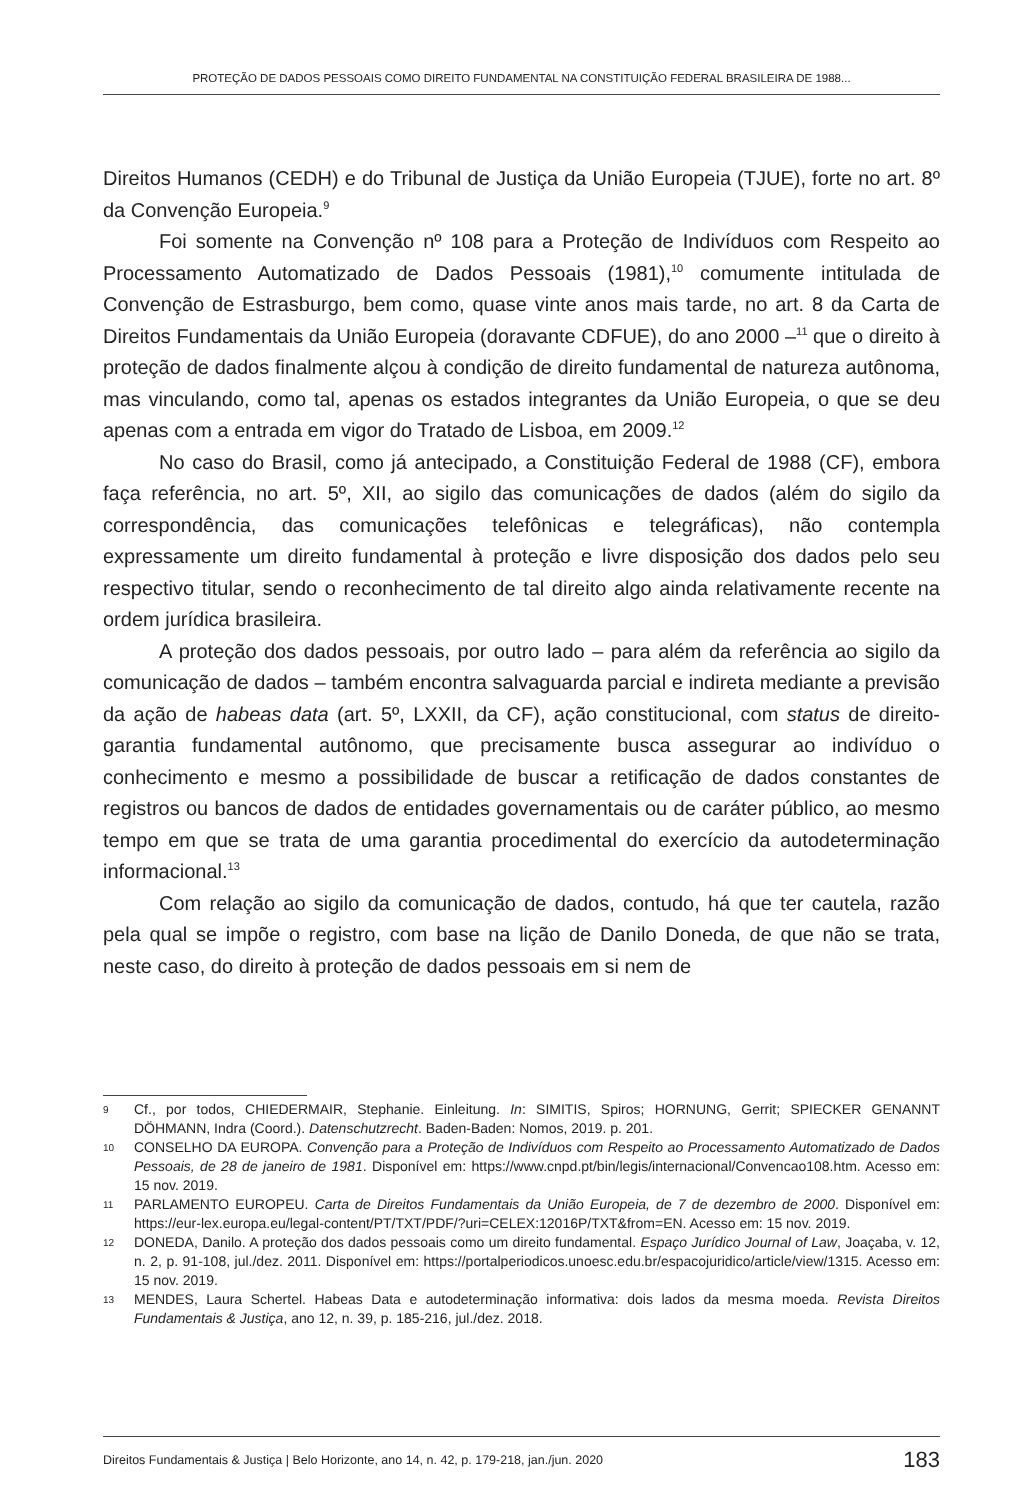PROTEÇÃO DE DADOS PESSOAIS COMO DIREITO FUNDAMENTAL NA CONSTITUIÇÃO FEDERAL BRASILEIRA DE 1988...
Direitos Humanos (CEDH) e do Tribunal de Justiça da União Europeia (TJUE), forte no art. 8º da Convenção Europeia.<sup>9</sup>
Foi somente na Convenção nº 108 para a Proteção de Indivíduos com Respeito ao Processamento Automatizado de Dados Pessoais (1981),<sup>10</sup> comumente intitulada de Convenção de Estrasburgo, bem como, quase vinte anos mais tarde, no art. 8 da Carta de Direitos Fundamentais da União Europeia (doravante CDFUE), do ano 2000 –<sup>11</sup> que o direito à proteção de dados finalmente alçou à condição de direito fundamental de natureza autônoma, mas vinculando, como tal, apenas os estados integrantes da União Europeia, o que se deu apenas com a entrada em vigor do Tratado de Lisboa, em 2009.<sup>12</sup>
No caso do Brasil, como já antecipado, a Constituição Federal de 1988 (CF), embora faça referência, no art. 5º, XII, ao sigilo das comunicações de dados (além do sigilo da correspondência, das comunicações telefônicas e telegráficas), não contempla expressamente um direito fundamental à proteção e livre disposição dos dados pelo seu respectivo titular, sendo o reconhecimento de tal direito algo ainda relativamente recente na ordem jurídica brasileira.
A proteção dos dados pessoais, por outro lado – para além da referência ao sigilo da comunicação de dados – também encontra salvaguarda parcial e indireta mediante a previsão da ação de habeas data (art. 5º, LXXII, da CF), ação constitucional, com status de direito-garantia fundamental autônomo, que precisamente busca assegurar ao indivíduo o conhecimento e mesmo a possibilidade de buscar a retificação de dados constantes de registros ou bancos de dados de entidades governamentais ou de caráter público, ao mesmo tempo em que se trata de uma garantia procedimental do exercício da autodeterminação informacional.<sup>13</sup>
Com relação ao sigilo da comunicação de dados, contudo, há que ter cautela, razão pela qual se impõe o registro, com base na lição de Danilo Doneda, de que não se trata, neste caso, do direito à proteção de dados pessoais em si nem de
9 Cf., por todos, CHIEDERMAIR, Stephanie. Einleitung. In: SIMITIS, Spiros; HORNUNG, Gerrit; SPIECKER GENANNT DÖHMANN, Indra (Coord.). Datenschutzrecht. Baden-Baden: Nomos, 2019. p. 201.
10 CONSELHO DA EUROPA. Convenção para a Proteção de Indivíduos com Respeito ao Processamento Automatizado de Dados Pessoais, de 28 de janeiro de 1981. Disponível em: https://www.cnpd.pt/bin/legis/internacional/Convencao108.htm. Acesso em: 15 nov. 2019.
11 PARLAMENTO EUROPEU. Carta de Direitos Fundamentais da União Europeia, de 7 de dezembro de 2000. Disponível em: https://eur-lex.europa.eu/legal-content/PT/TXT/PDF/?uri=CELEX:12016P/TXT&from=EN. Acesso em: 15 nov. 2019.
12 DONEDA, Danilo. A proteção dos dados pessoais como um direito fundamental. Espaço Jurídico Journal of Law, Joaçaba, v. 12, n. 2, p. 91-108, jul./dez. 2011. Disponível em: https://portalperiodicos.unoesc.edu.br/espacojuridico/article/view/1315. Acesso em: 15 nov. 2019.
13 MENDES, Laura Schertel. Habeas Data e autodeterminação informativa: dois lados da mesma moeda. Revista Direitos Fundamentais & Justiça, ano 12, n. 39, p. 185-216, jul./dez. 2018.
Direitos Fundamentais & Justiça | Belo Horizonte, ano 14, n. 42, p. 179-218, jan./jun. 2020 183